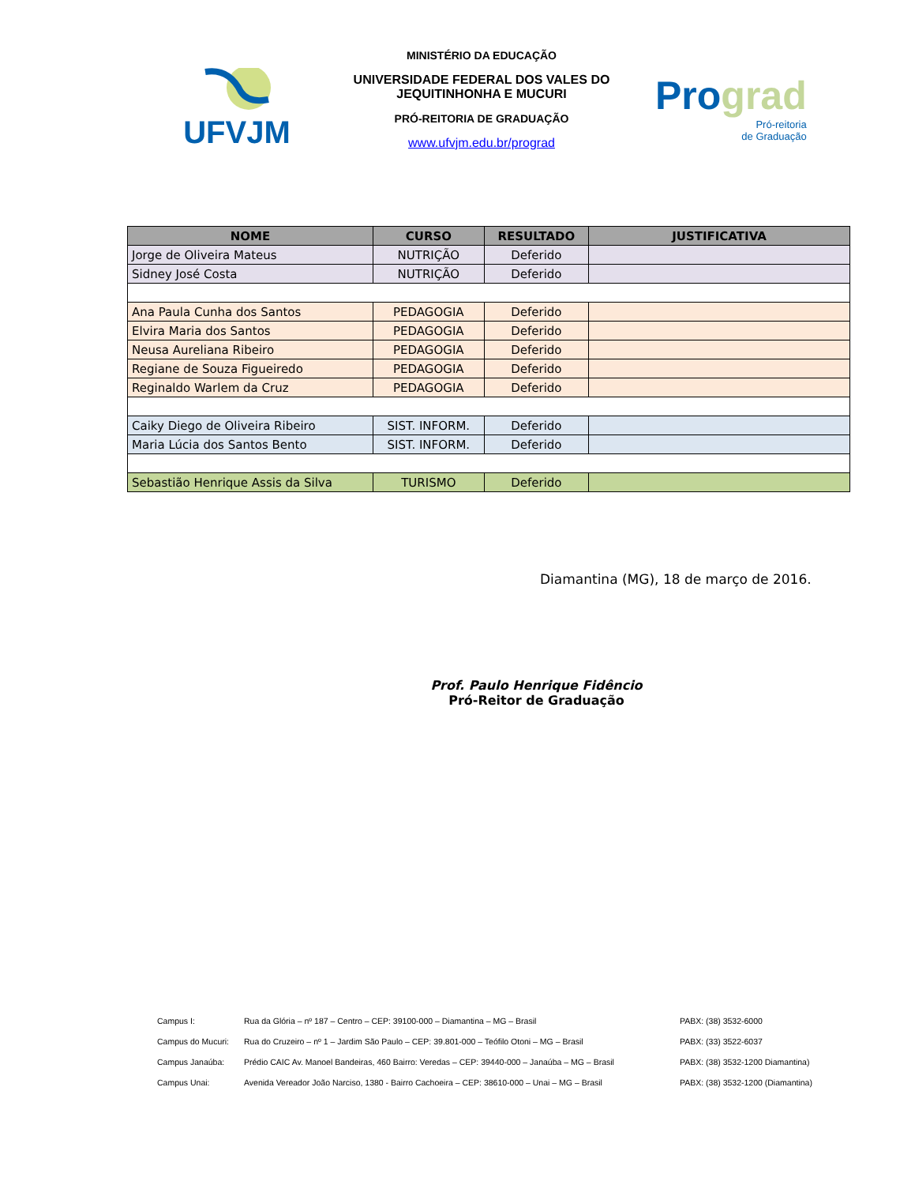UFVJM
MINISTÉRIO DA EDUCAÇÃO
UNIVERSIDADE FEDERAL DOS VALES DO JEQUITINHONHA E MUCURI
PRÓ-REITORIA DE GRADUAÇÃO
www.ufvjm.edu.br/prograd
Pro grad
Pró-reitoria
de Graduação
| NOME | CURSO | RESULTADO | JUSTIFICATIVA |
| --- | --- | --- | --- |
| Jorge de Oliveira Mateus | NUTRIÇÃO | Deferido | |
| Sidney José Costa | NUTRIÇÃO | Deferido | |
| Ana Paula Cunha dos Santos | PEDAGOGIA | Deferido | |
| Elvira Maria dos Santos | PEDAGOGIA | Deferido | |
| Neusa Aureliana Ribeiro | PEDAGOGIA | Deferido | |
| Regiane de Souza Figueiredo | PEDAGOGIA | Deferido | |
| Reginaldo Warlem da Cruz | PEDAGOGIA | Deferido | |
| Caiky Diego de Oliveira Ribeiro | SIST. INFORM. | Deferido | |
| Maria Lúcia dos Santos Bento | SIST. INFORM. | Deferido | |
| Sebastião Henrique Assis da Silva | TURISMO | Deferido | |
Diamantina (MG), 18 de março de 2016.
Prof. Paulo Henrique Fidêncio
Pró-Reitor de Graduação
Campus I: Rua da Glória – nº 187 – Centro – CEP: 39100-000 – Diamantina – MG – Brasil PABX: (38) 3532-6000
Campus do Mucuri: Rua do Cruzeiro – nº 1 – Jardim São Paulo – CEP: 39.801-000 – Teófilo Otoni – MG – Brasil PABX: (33) 3522-6037
Campus Janaúba: Prédio CAIC Av. Manoel Bandeiras, 460 Bairro: Veredas – CEP: 39440-000 – Janaúba – MG – Brasil PABX: (38) 3532-1200 Diamantina)
Campus Unai: Avenida Vereador João Narciso, 1380 - Bairro Cachoeira – CEP: 38610-000 – Unai – MG – Brasil PABX: (38) 3532-1200 (Diamantina)